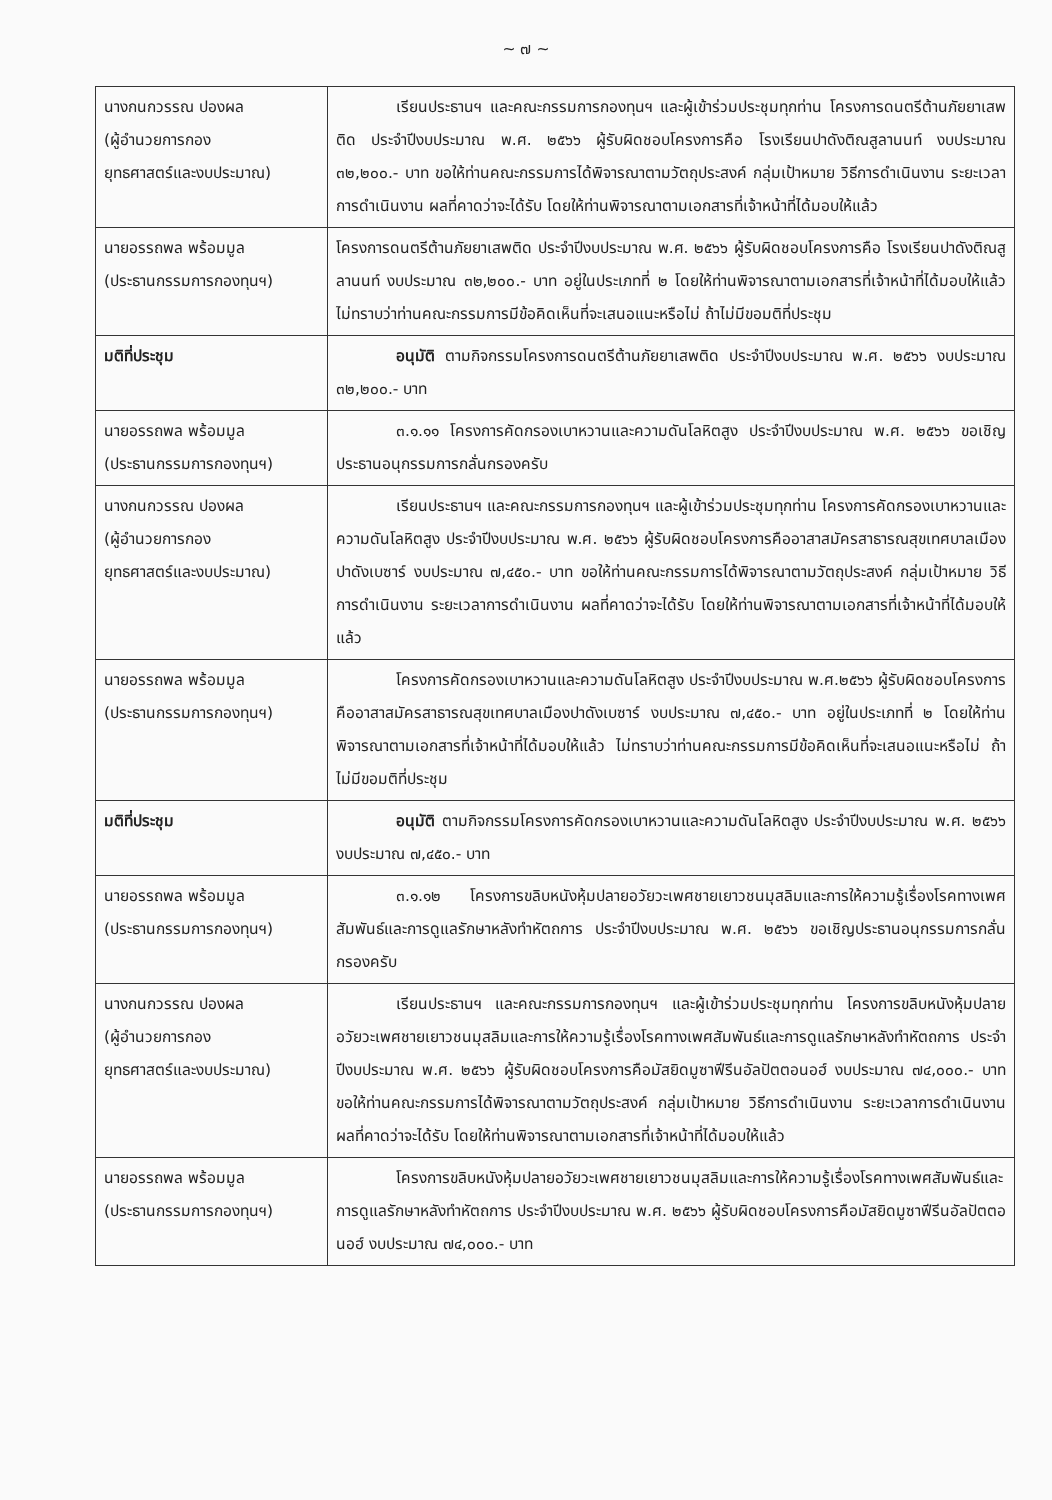~ ๗ ~
| นางกนกวรรณ ปองผล (ผู้อำนวยการกอง ยุทธศาสตร์และงบประมาณ) | เรียนประธานฯ และคณะกรรมการกองทุนฯ และผู้เข้าร่วมประชุมทุกท่าน โครงการดนตรีต้านภัยยาเสพติด ประจำปีงบประมาณ พ.ศ. ๒๕๖๖ ผู้รับผิดชอบโครงการคือ โรงเรียนปาดังติณสูลานนท์ งบประมาณ ๓๒,๒๐๐.- บาท ขอให้ท่านคณะกรรมการได้พิจารณาตามวัตถุประสงค์ กลุ่มเป้าหมาย วิธีการดำเนินงาน ระยะเวลาการดำเนินงาน ผลที่คาดว่าจะได้รับ โดยให้ท่านพิจารณาตามเอกสารที่เจ้าหน้าที่ได้มอบให้แล้ว |
| นายอรรถพล พร้อมมูล (ประธานกรรมการกองทุนฯ) | โครงการดนตรีต้านภัยยาเสพติด ประจำปีงบประมาณ พ.ศ. ๒๕๖๖ ผู้รับผิดชอบโครงการคือ โรงเรียนปาดังติณสูลานนท์ งบประมาณ ๓๒,๒๐๐.- บาท อยู่ในประเภทที่ ๒ โดยให้ท่านพิจารณาตามเอกสารที่เจ้าหน้าที่ได้มอบให้แล้ว ไม่ทราบว่าท่านคณะกรรมการมีข้อคิดเห็นที่จะเสนอแนะหรือไม่ ถ้าไม่มีขอมติที่ประชุม |
| มติที่ประชุม | อนุมัติ ตามกิจกรรมโครงการดนตรีต้านภัยยาเสพติด ประจำปีงบประมาณ พ.ศ. ๒๕๖๖ งบประมาณ ๓๒,๒๐๐.- บาท |
| นายอรรถพล พร้อมมูล (ประธานกรรมการกองทุนฯ) | ๓.๑.๑๑ โครงการคัดกรองเบาหวานและความดันโลหิตสูง ประจำปีงบประมาณ พ.ศ. ๒๕๖๖ ขอเชิญประธานอนุกรรมการกลั่นกรองครับ |
| นางกนกวรรณ ปองผล (ผู้อำนวยการกอง ยุทธศาสตร์และงบประมาณ) | เรียนประธานฯ และคณะกรรมการกองทุนฯ และผู้เข้าร่วมประชุมทุกท่าน โครงการคัดกรองเบาหวานและความดันโลหิตสูง ประจำปีงบประมาณ พ.ศ. ๒๕๖๖ ผู้รับผิดชอบโครงการคืออาสาสมัครสาธารณสุขเทศบาลเมืองปาดังเบซาร์ งบประมาณ ๗,๔๕๐.- บาท ขอให้ท่านคณะกรรมการได้พิจารณาตามวัตถุประสงค์ กลุ่มเป้าหมาย วิธีการดำเนินงาน ระยะเวลาการดำเนินงาน ผลที่คาดว่าจะได้รับ โดยให้ท่านพิจารณาตามเอกสารที่เจ้าหน้าที่ได้มอบให้แล้ว |
| นายอรรถพล พร้อมมูล (ประธานกรรมการกองทุนฯ) | โครงการคัดกรองเบาหวานและความดันโลหิตสูง ประจำปีงบประมาณ พ.ศ.๒๕๖๖ ผู้รับผิดชอบโครงการคืออาสาสมัครสาธารณสุขเทศบาลเมืองปาดังเบซาร์ งบประมาณ ๗,๔๕๐.- บาท อยู่ในประเภทที่ ๒ โดยให้ท่านพิจารณาตามเอกสารที่เจ้าหน้าที่ได้มอบให้แล้ว ไม่ทราบว่าท่านคณะกรรมการมีข้อคิดเห็นที่จะเสนอแนะหรือไม่ ถ้าไม่มีขอมติที่ประชุม |
| มติที่ประชุม | อนุมัติ ตามกิจกรรมโครงการคัดกรองเบาหวานและความดันโลหิตสูง ประจำปีงบประมาณ พ.ศ. ๒๕๖๖ งบประมาณ ๗,๔๕๐.- บาท |
| นายอรรถพล พร้อมมูล (ประธานกรรมการกองทุนฯ) | ๓.๑.๑๒ โครงการขลิบหนังหุ้มปลายอวัยวะเพศชายเยาวชนมุสลิมและการให้ความรู้เรื่องโรคทางเพศสัมพันธ์และการดูแลรักษาหลังทำหัตถการ ประจำปีงบประมาณ พ.ศ. ๒๕๖๖ ขอเชิญประธานอนุกรรมการกลั่นกรองครับ |
| นางกนกวรรณ ปองผล (ผู้อำนวยการกอง ยุทธศาสตร์และงบประมาณ) | เรียนประธานฯ และคณะกรรมการกองทุนฯ และผู้เข้าร่วมประชุมทุกท่าน โครงการขลิบหนังหุ้มปลายอวัยวะเพศชายเยาวชนมุสลิมและการให้ความรู้เรื่องโรคทางเพศสัมพันธ์และการดูแลรักษาหลังทำหัตถการ ประจำปีงบประมาณ พ.ศ. ๒๕๖๖ ผู้รับผิดชอบโครงการคือมัสยิดมูซาฟีรีนอัลปัตตอนอฮ์ งบประมาณ ๗๔,๐๐๐.- บาท ขอให้ท่านคณะกรรมการได้พิจารณาตามวัตถุประสงค์ กลุ่มเป้าหมาย วิธีการดำเนินงาน ระยะเวลาการดำเนินงาน ผลที่คาดว่าจะได้รับ โดยให้ท่านพิจารณาตามเอกสารที่เจ้าหน้าที่ได้มอบให้แล้ว |
| นายอรรถพล พร้อมมูล (ประธานกรรมการกองทุนฯ) | โครงการขลิบหนังหุ้มปลายอวัยวะเพศชายเยาวชนมุสลิมและการให้ความรู้เรื่องโรคทางเพศสัมพันธ์และการดูแลรักษาหลังทำหัตถการ ประจำปีงบประมาณ พ.ศ. ๒๕๖๖ ผู้รับผิดชอบโครงการคือมัสยิดมูซาฟีรีนอัลปัตตอนอฮ์ งบประมาณ ๗๔,๐๐๐.- บาท |